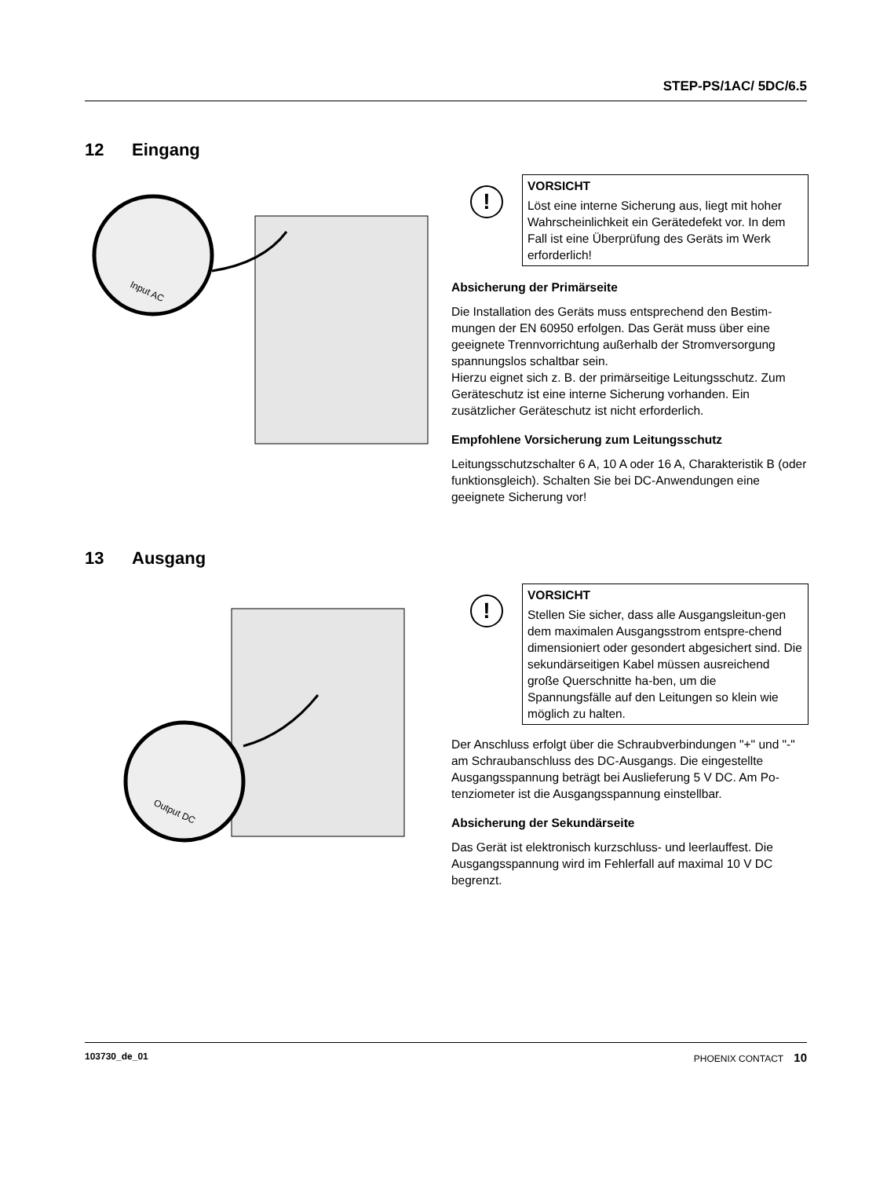STEP-PS/1AC/ 5DC/6.5
12 Eingang
Input AC
!
VORSICHT
Löst eine interne Sicherung aus, liegt mit hoher Wahrscheinlichkeit ein Gerätedefekt vor. In dem Fall ist eine Überprüfung des Geräts im Werk erforderlich!
Absicherung der Primärseite
Die Installation des Geräts muss entsprechend den Bestim-mungen der EN 60950 erfolgen. Das Gerät muss über eine geeignete Trennvorrichtung außerhalb der Stromversorgung spannungslos schaltbar sein.
Hierzu eignet sich z. B. der primärseitige Leitungsschutz. Zum Geräteschutz ist eine interne Sicherung vorhanden. Ein zusätzlicher Geräteschutz ist nicht erforderlich.
Empfohlene Vorsicherung zum Leitungsschutz
Leitungsschutzschalter 6 A, 10 A oder 16 A, Charakteristik B (oder funktionsgleich). Schalten Sie bei DC-Anwendungen eine geeignete Sicherung vor!
13 Ausgang
Output DC
!
VORSICHT
Stellen Sie sicher, dass alle Ausgangsleitun-gen dem maximalen Ausgangsstrom entspre-chend dimensioniert oder gesondert abgesichert sind. Die sekundärseitigen Kabel müssen ausreichend große Querschnitte ha-ben, um die Spannungsfälle auf den Leitungen so klein wie möglich zu halten.
Der Anschluss erfolgt über die Schraubverbindungen "+" und "-" am Schraubanschluss des DC-Ausgangs. Die eingestellte Ausgangsspannung beträgt bei Auslieferung 5 V DC. Am Po-tenziometer ist die Ausgangsspannung einstellbar.
Absicherung der Sekundärseite
Das Gerät ist elektronisch kurzschluss- und leerlauffest. Die Ausgangsspannung wird im Fehlerfall auf maximal 10 V DC begrenzt.
103730_de_01 PHOENIX CONTACT 10